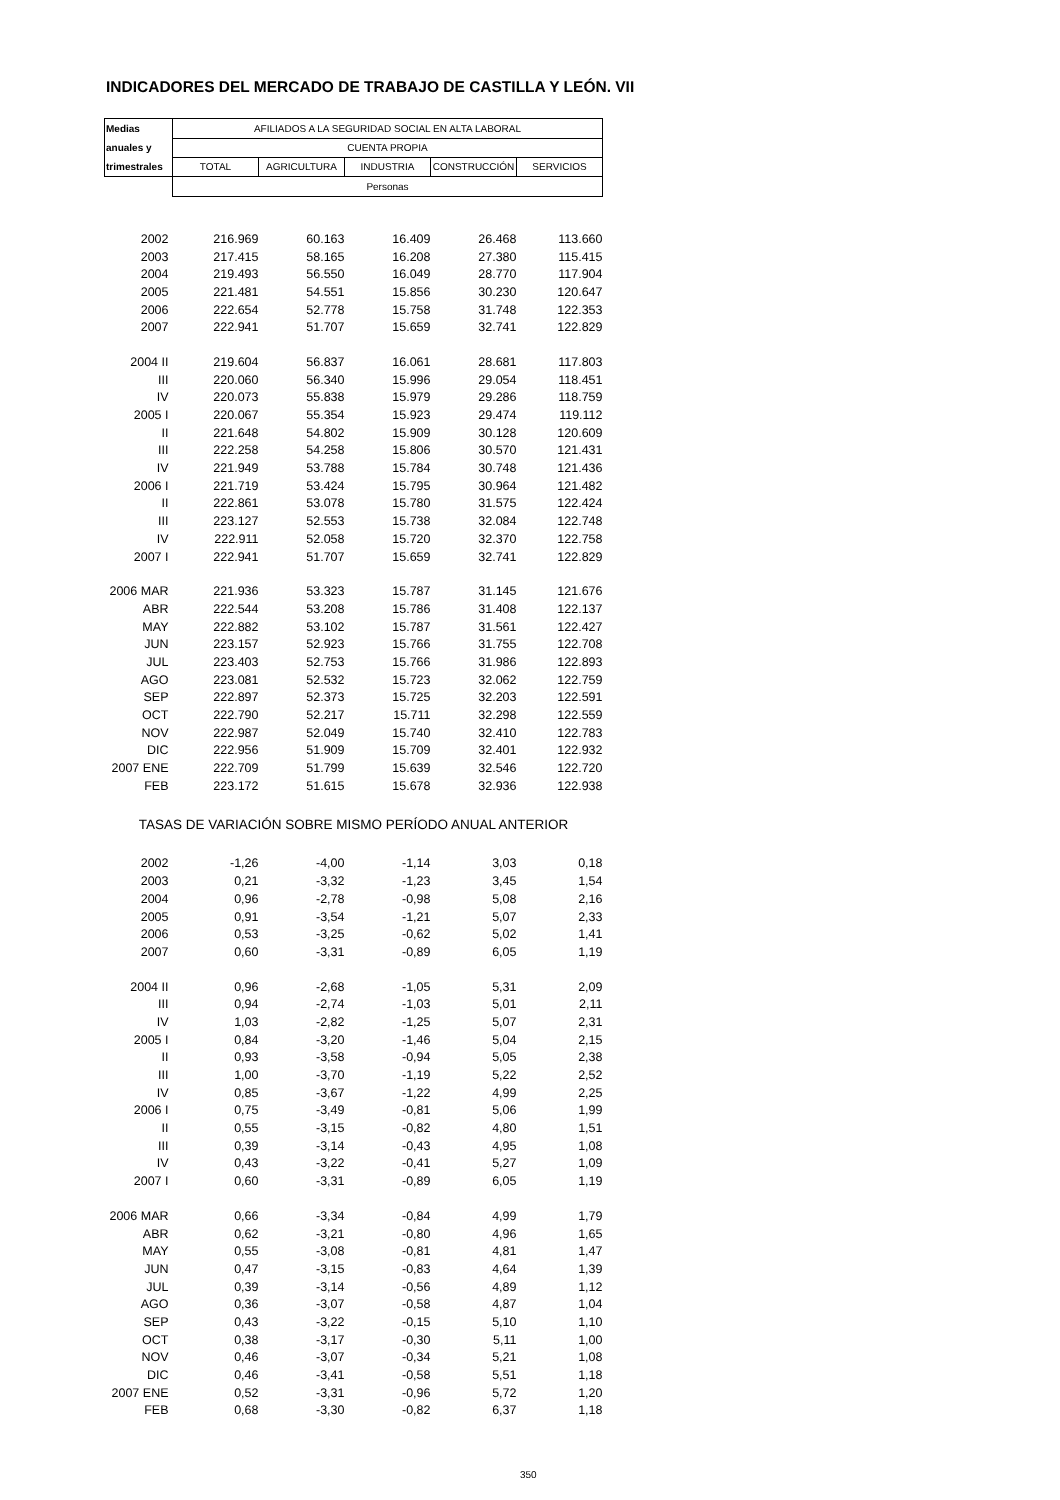INDICADORES DEL MERCADO DE TRABAJO DE CASTILLA Y LEÓN. VII
| Medias | AFILIADOS A LA SEGURIDAD SOCIAL EN ALTA LABORAL | | | | |
| anuales y | CUENTA PROPIA | | | | |
| trimestrales | TOTAL | AGRICULTURA | INDUSTRIA | CONSTRUCCIÓN | SERVICIOS |
| | Personas | | | | |
| 2002 | 216.969 | 60.163 | 16.409 | 26.468 | 113.660 |
| 2003 | 217.415 | 58.165 | 16.208 | 27.380 | 115.415 |
| 2004 | 219.493 | 56.550 | 16.049 | 28.770 | 117.904 |
| 2005 | 221.481 | 54.551 | 15.856 | 30.230 | 120.647 |
| 2006 | 222.654 | 52.778 | 15.758 | 31.748 | 122.353 |
| 2007 | 222.941 | 51.707 | 15.659 | 32.741 | 122.829 |
| 2004 II | 219.604 | 56.837 | 16.061 | 28.681 | 117.803 |
| III | 220.060 | 56.340 | 15.996 | 29.054 | 118.451 |
| IV | 220.073 | 55.838 | 15.979 | 29.286 | 118.759 |
| 2005 I | 220.067 | 55.354 | 15.923 | 29.474 | 119.112 |
| II | 221.648 | 54.802 | 15.909 | 30.128 | 120.609 |
| III | 222.258 | 54.258 | 15.806 | 30.570 | 121.431 |
| IV | 221.949 | 53.788 | 15.784 | 30.748 | 121.436 |
| 2006 I | 221.719 | 53.424 | 15.795 | 30.964 | 121.482 |
| II | 222.861 | 53.078 | 15.780 | 31.575 | 122.424 |
| III | 223.127 | 52.553 | 15.738 | 32.084 | 122.748 |
| IV | 222.911 | 52.058 | 15.720 | 32.370 | 122.758 |
| 2007 I | 222.941 | 51.707 | 15.659 | 32.741 | 122.829 |
| 2006 MAR | 221.936 | 53.323 | 15.787 | 31.145 | 121.676 |
| ABR | 222.544 | 53.208 | 15.786 | 31.408 | 122.137 |
| MAY | 222.882 | 53.102 | 15.787 | 31.561 | 122.427 |
| JUN | 223.157 | 52.923 | 15.766 | 31.755 | 122.708 |
| JUL | 223.403 | 52.753 | 15.766 | 31.986 | 122.893 |
| AGO | 223.081 | 52.532 | 15.723 | 32.062 | 122.759 |
| SEP | 222.897 | 52.373 | 15.725 | 32.203 | 122.591 |
| OCT | 222.790 | 52.217 | 15.711 | 32.298 | 122.559 |
| NOV | 222.987 | 52.049 | 15.740 | 32.410 | 122.783 |
| DIC | 222.956 | 51.909 | 15.709 | 32.401 | 122.932 |
| 2007 ENE | 222.709 | 51.799 | 15.639 | 32.546 | 122.720 |
| FEB | 223.172 | 51.615 | 15.678 | 32.936 | 122.938 |
| TASAS DE VARIACIÓN SOBRE MISMO PERÍODO ANUAL ANTERIOR | | | | | |
| 2002 | -1,26 | -4,00 | -1,14 | 3,03 | 0,18 |
| 2003 | 0,21 | -3,32 | -1,23 | 3,45 | 1,54 |
| 2004 | 0,96 | -2,78 | -0,98 | 5,08 | 2,16 |
| 2005 | 0,91 | -3,54 | -1,21 | 5,07 | 2,33 |
| 2006 | 0,53 | -3,25 | -0,62 | 5,02 | 1,41 |
| 2007 | 0,60 | -3,31 | -0,89 | 6,05 | 1,19 |
| 2004 II | 0,96 | -2,68 | -1,05 | 5,31 | 2,09 |
| III | 0,94 | -2,74 | -1,03 | 5,01 | 2,11 |
| IV | 1,03 | -2,82 | -1,25 | 5,07 | 2,31 |
| 2005 I | 0,84 | -3,20 | -1,46 | 5,04 | 2,15 |
| II | 0,93 | -3,58 | -0,94 | 5,05 | 2,38 |
| III | 1,00 | -3,70 | -1,19 | 5,22 | 2,52 |
| IV | 0,85 | -3,67 | -1,22 | 4,99 | 2,25 |
| 2006 I | 0,75 | -3,49 | -0,81 | 5,06 | 1,99 |
| II | 0,55 | -3,15 | -0,82 | 4,80 | 1,51 |
| III | 0,39 | -3,14 | -0,43 | 4,95 | 1,08 |
| IV | 0,43 | -3,22 | -0,41 | 5,27 | 1,09 |
| 2007 I | 0,60 | -3,31 | -0,89 | 6,05 | 1,19 |
| 2006 MAR | 0,66 | -3,34 | -0,84 | 4,99 | 1,79 |
| ABR | 0,62 | -3,21 | -0,80 | 4,96 | 1,65 |
| MAY | 0,55 | -3,08 | -0,81 | 4,81 | 1,47 |
| JUN | 0,47 | -3,15 | -0,83 | 4,64 | 1,39 |
| JUL | 0,39 | -3,14 | -0,56 | 4,89 | 1,12 |
| AGO | 0,36 | -3,07 | -0,58 | 4,87 | 1,04 |
| SEP | 0,43 | -3,22 | -0,15 | 5,10 | 1,10 |
| OCT | 0,38 | -3,17 | -0,30 | 5,11 | 1,00 |
| NOV | 0,46 | -3,07 | -0,34 | 5,21 | 1,08 |
| DIC | 0,46 | -3,41 | -0,58 | 5,51 | 1,18 |
| 2007 ENE | 0,52 | -3,31 | -0,96 | 5,72 | 1,20 |
| FEB | 0,68 | -3,30 | -0,82 | 6,37 | 1,18 |
350